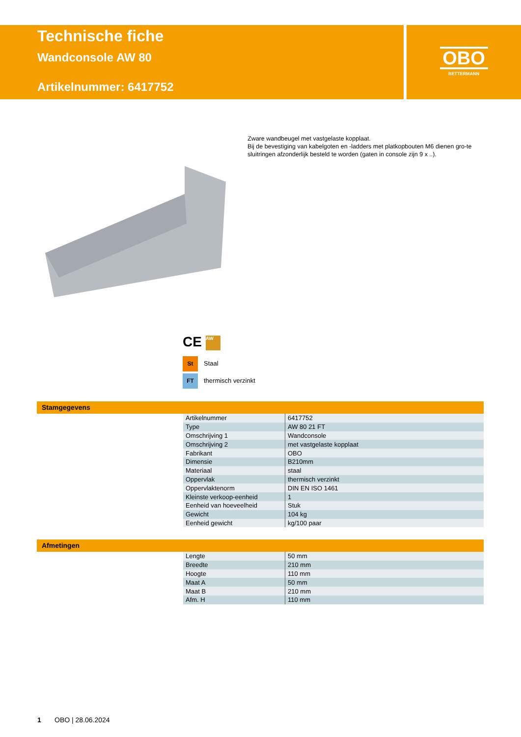Technische fiche
Wandconsole AW 80
Artikelnummer: 6417752
OBO
BETTERMANN
Zware wandbeugel met vastgelaste kopplaat.
Bij de bevestiging van kabelgoten en -ladders met platkopbouten M6 dienen gro-te sluitringen afzonderlijk besteld te worden (gaten in console zijn 9 x ..).
CE AW
St Staal
FT thermisch verzinkt
Stamgegevens
| Artikelnummer | 6417752 |
| Type | AW 80 21 FT |
| Omschrijving 1 | Wandconsole |
| Omschrijving 2 | met vastgelaste kopplaat |
| Fabrikant | OBO |
| Dimensie | B210mm |
| Materiaal | staal |
| Oppervlak | thermisch verzinkt |
| Oppervlaktenorm | DIN EN ISO 1461 |
| Kleinste verkoop-eenheid | 1 |
| Eenheid van hoeveelheid | Stuk |
| Gewicht | 104 kg |
| Eenheid gewicht | kg/100 paar |
Afmetingen
| Lengte | 50 mm |
| Breedte | 210 mm |
| Hoogte | 110 mm |
| Maat A | 50 mm |
| Maat B | 210 mm |
| Afm. H | 110 mm |
1 OBO | 28.06.2024